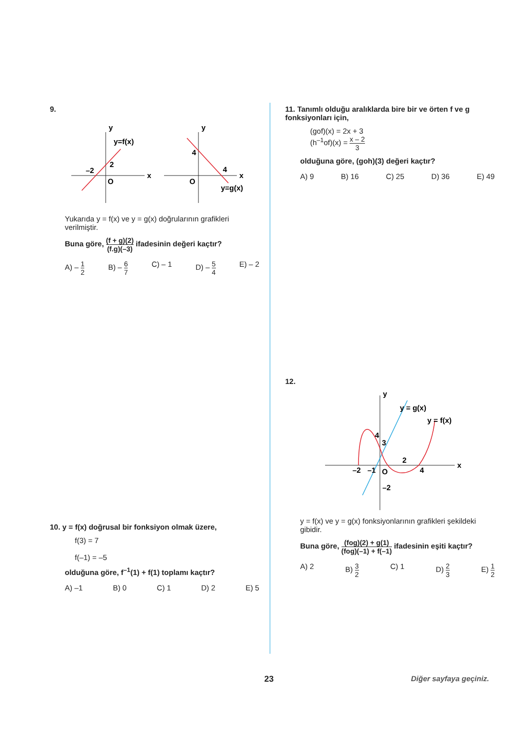9.
y
y=f(x)
2
–2
O
x
y
4
4
O
x
y=g(x)
Yukarıda y = f(x) ve y = g(x) doğrularının grafikleri verilmiştir.
Buna göre, (f + g)(2) (f.g)(–3) ifadesinin değeri kaçtır?
A) – 1 2 B) – 6 7 C) – 1 D) – 5 4 E) – 2
10. y = f(x) doğrusal bir fonksiyon olmak üzere,
f(3) = 7
f(–1) = –5
olduğuna göre, f<sup>–1</sup>(1) + f(1) toplamı kaçtır?
A) –1 B) 0 C) 1 D) 2 E) 5
11. Tanımlı olduğu aralıklarda bire bir ve örten f ve g fonksiyonları için,
(gof)(x) = 2x + 3
(h<sup>–1</sup>of)(x) = x – 2 3
olduğuna göre, (goh)(3) değeri kaçtır?
A) 9 B) 16 C) 25 D) 36 E) 49
12.
y
y = g(x)
y = f(x)
4
3
2
–2
–1
O
4
–2
x
y = f(x) ve y = g(x) fonksiyonlarının grafikleri şekildeki gibidir.
Buna göre, (fog)(2) + g(1) (fog)(–1) + f(–1) ifadesinin eşiti kaçtır?
A) 2 B) 3 2 C) 1 D) 2 3 E) 1 2
23 Diğer sayfaya geçiniz.